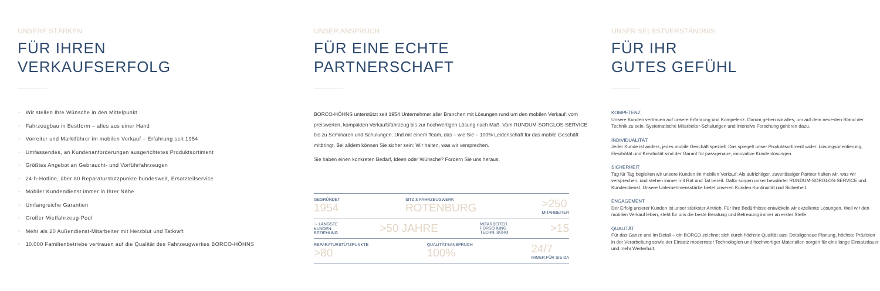UNSERE STÄRKEN
FÜR IHREN
VERKAUFSERFOLG
+ Wir stellen Ihre Wünsche in den Mittelpunkt
+ Fahrzeugbau in Bestform – alles aus einer Hand
+ Vorreiter und Marktführer im mobilen Verkauf – Erfahrung seit 1954
+ Umfassendes, an Kundenanforderungen ausgerichtetes Produktsortiment
+ Größtes Angebot an Gebraucht- und Vorführfahrzeugen
+ 24-h-Hotline, über 80 Reparaturstützpunkte bundesweit, Ersatzteilservice
+ Mobiler Kundendienst immer in Ihrer Nähe
+ Umfangreiche Garantien
+ Großer Mietfahrzeug-Pool
+ Mehr als 20 Außendienst-Mitarbeiter mit Herzblut und Tatkraft
+ 10.000 Familienbetriebe vertrauen auf die Qualität des Fahrzeugwerkes BORCO-HÖHNS
UNSER ANSPRUCH
FÜR EINE ECHTE
PARTNERSCHAFT
BORCO-HÖHNS unterstützt seit 1954 Unternehmer aller Branchen mit Lösungen rund um den mobilen Verkauf: vom preiswerten, kompakten Verkaufsfahrzeug bis zur hochwertigen Lösung nach Maß. Vom RUNDUM-SORGLOS-SERVICE bis zu Seminaren und Schulungen. Und mit einem Team, das – wie Sie – 100% Leidenschaft für das mobile Geschäft mitbringt. Bei alldem können Sie sicher sein: Wir halten, was wir versprechen.
Sie haben einen konkreten Bedarf, Ideen oder Wünsche? Fordern Sie uns heraus.
GEGRÜNDET
1954
SITZ & FAHRZEUGWERK
ROTENBURG
>250
MITARBEITER
♡ LÄNGSTE
KUNDEN-
BEZIEHUNG
>50 JAHRE
MITARBEITER
FORSCHUNG
TECHN. BÜRO
>15
REPARATURSTÜTZPUNKTE
>80
QUALITÄTSANSPRUCH
100%
24/7
IMMER FÜR SIE DA
UNSER SELBSTVERSTÄNDNIS
FÜR IHR
GUTES GEFÜHL
KOMPETENZ
Unsere Kunden vertrauen auf unsere Erfahrung und Kompetenz. Darum geben wir alles, um auf dem neuesten Stand der Technik zu sein. Systematische Mitarbeiter-Schulungen und intensive Forschung gehören dazu.
INDIVIDUALITÄT
Jeder Kunde ist anders, jedes mobile Geschäft speziell. Das spiegelt unser Produktsortiment wider. Lösungsorientierung, Flexibilität und Kreativität sind der Garant für passgenaue, innovative Kundenlösungen.
SICHERHEIT
Tag für Tag begleiten wir unsere Kunden im mobilen Verkauf: Als aufrichtiger, zuverlässiger Partner halten wir, was wir versprechen, und stehen immer mit Rat und Tat bereit. Dafür sorgen unser bewährter RUNDUM-SORGLOS-SERVICE und Kundendienst. Unsere Unternehmensstärke bietet unseren Kunden Kontinuität und Sicherheit.
ENGAGEMENT
Der Erfolg unserer Kunden ist unser stärkster Antrieb. Für ihre Bedürfnisse entwickeln wir exzellente Lösungen. Weil wir den mobilen Verkauf leben, steht für uns die beste Beratung und Betreuung immer an erster Stelle.
QUALITÄT
Für das Ganze und im Detail – ein BORCO zeichnet sich durch höchste Qualität aus: Detailgenaue Planung, höchste Präzision in der Verarbeitung sowie der Einsatz modernster Technologien und hochwertiger Materialien sorgen für eine lange Einsatzdauer und mehr Werterhalt.